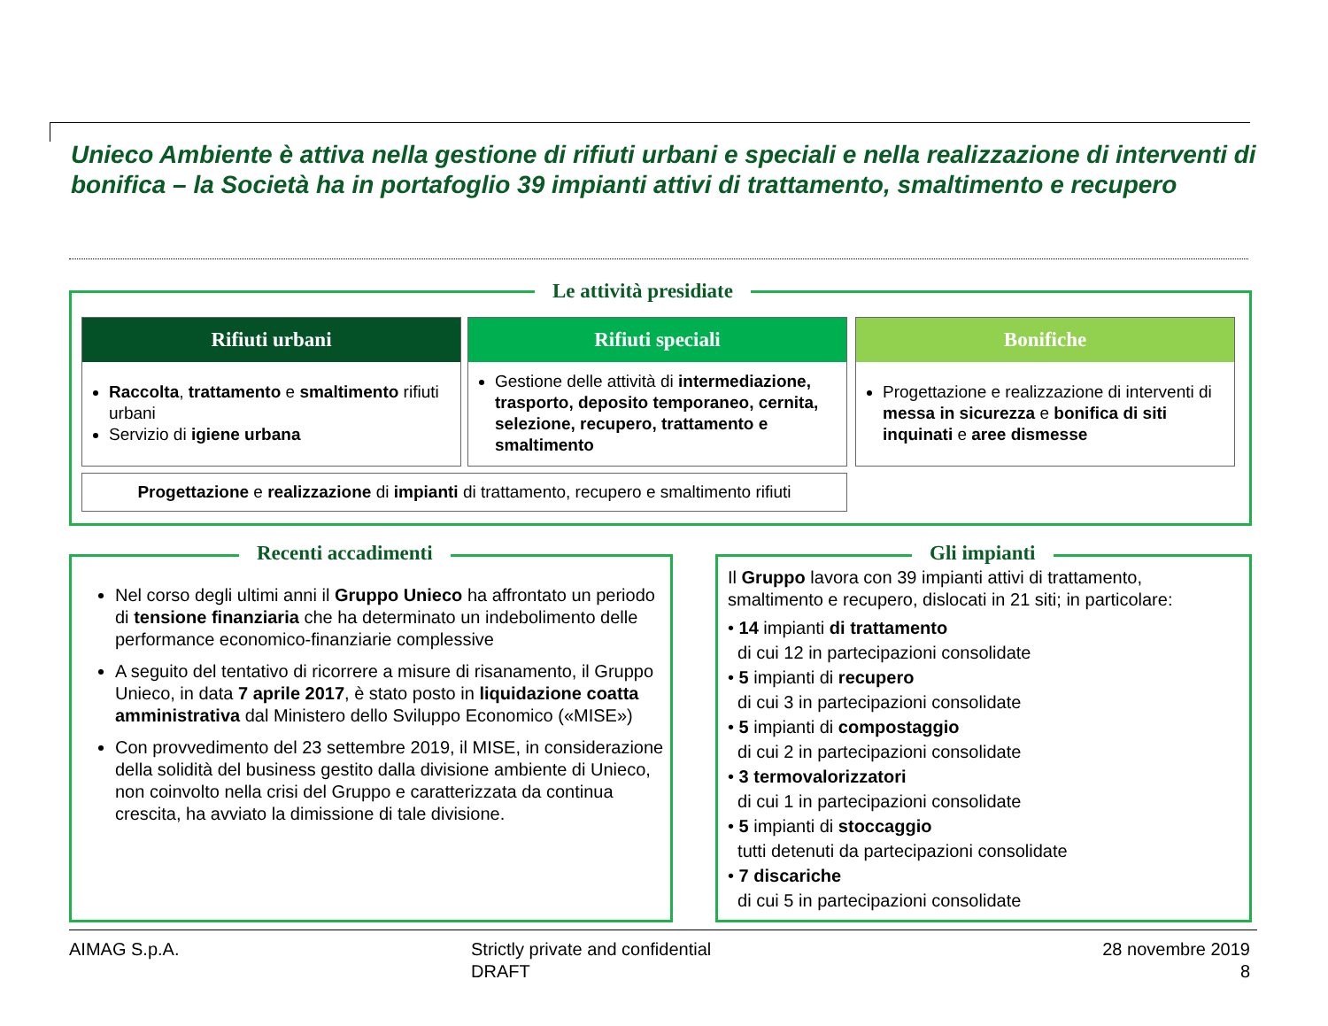Unieco Ambiente è attiva nella gestione di rifiuti urbani e speciali e nella realizzazione di interventi di bonifica – la Società ha in portafoglio 39 impianti attivi di trattamento, smaltimento e recupero
Le attività presidiate
Rifiuti urbani
Raccolta, trattamento e smaltimento rifiuti urbani
Servizio di igiene urbana
Rifiuti speciali
Gestione delle attività di intermediazione, trasporto, deposito temporaneo, cernita, selezione, recupero, trattamento e smaltimento
Bonifiche
Progettazione e realizzazione di interventi di messa in sicurezza e bonifica di siti inquinati e aree dismesse
Progettazione e realizzazione di impianti di trattamento, recupero e smaltimento rifiuti
Recenti accadimenti
Nel corso degli ultimi anni il Gruppo Unieco ha affrontato un periodo di tensione finanziaria che ha determinato un indebolimento delle performance economico-finanziarie complessive
A seguito del tentativo di ricorrere a misure di risanamento, il Gruppo Unieco, in data 7 aprile 2017, è stato posto in liquidazione coatta amministrativa dal Ministero dello Sviluppo Economico («MISE»)
Con provvedimento del 23 settembre 2019, il MISE, in considerazione della solidità del business gestito dalla divisione ambiente di Unieco, non coinvolto nella crisi del Gruppo e caratterizzata da continua crescita, ha avviato la dimissione di tale divisione.
Gli impianti
Il Gruppo lavora con 39 impianti attivi di trattamento, smaltimento e recupero, dislocati in 21 siti; in particolare:
• 14 impianti di trattamento
di cui 12 in partecipazioni consolidate
• 5 impianti di recupero
di cui 3 in partecipazioni consolidate
• 5 impianti di compostaggio
di cui 2 in partecipazioni consolidate
• 3 termovalorizzatori
di cui 1 in partecipazioni consolidate
• 5 impianti di stoccaggio
tutti detenuti da partecipazioni consolidate
• 7 discariche
di cui 5 in partecipazioni consolidate
AIMAG S.p.A.
Strictly private and confidential
DRAFT
28 novembre 2019
8